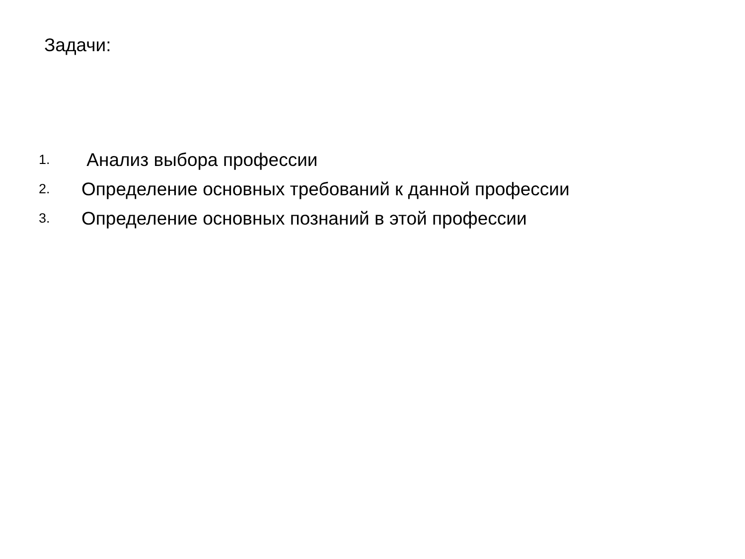Задачи:
1. Анализ выбора профессии
2. Определение основных требований к данной профессии
3. Определение основных познаний в этой профессии